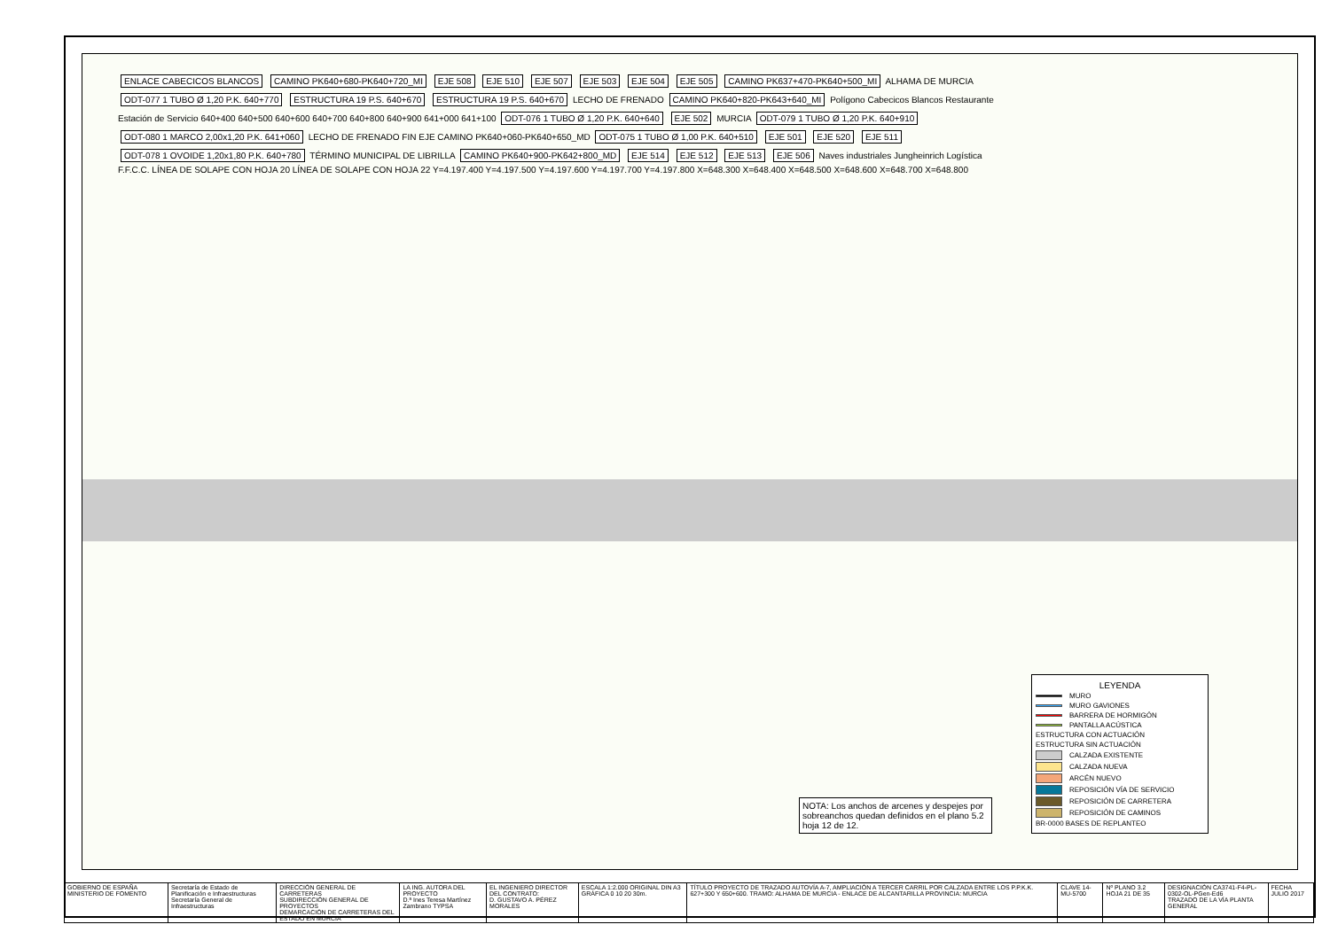ENLACE CABECICOS BLANCOS CAMINO PK640+680-PK640+720_MI EJE 508 EJE 510 EJE 507 EJE 503 EJE 504 EJE 505 CAMINO PK637+470-PK640+500_MI ALHAMA DE MURCIA ODT-077 1 TUBO Ø 1,20 P.K. 640+770 ESTRUCTURA 19 P.S. 640+670 ESTRUCTURA 19 P.S. 640+670 LECHO DE FRENADO CAMINO PK640+820-PK643+640_MI Polígono Cabecicos Blancos Restaurante Estación de Servicio 640+400 640+500 640+600 640+700 640+800 640+900 641+000 641+100 ODT-076 1 TUBO Ø 1,20 P.K. 640+640 EJE 502 MURCIA ODT-079 1 TUBO Ø 1,20 P.K. 640+910 ODT-080 1 MARCO 2,00x1,20 P.K. 641+060 LECHO DE FRENADO FIN EJE CAMINO PK640+060-PK640+650_MD ODT-075 1 TUBO Ø 1,00 P.K. 640+510 EJE 501 EJE 520 EJE 511 ODT-078 1 OVOIDE 1,20x1,80 P.K. 640+780 TÉRMINO MUNICIPAL DE LIBRILLA CAMINO PK640+900-PK642+800_MD EJE 514 EJE 512 EJE 513 EJE 506 Naves industriales Jungheinrich Logística F.F.C.C. LÍNEA DE SOLAPE CON HOJA 20 LÍNEA DE SOLAPE CON HOJA 22 Y=4.197.400 Y=4.197.500 Y=4.197.600 Y=4.197.700 Y=4.197.800 X=648.300 X=648.400 X=648.500 X=648.600 X=648.700 X=648.800
NOTA: Los anchos de arcenes y despejes por sobreanchos quedan definidos en el plano 5.2 hoja 12 de 12.
LEYENDA
MURO
MURO GAVIONES
BARRERA DE HORMIGÓN
PANTALLA ACÚSTICA
ESTRUCTURA CON ACTUACIÓN
ESTRUCTURA SIN ACTUACIÓN
CALZADA EXISTENTE
CALZADA NUEVA
ARCÉN NUEVO
REPOSICIÓN VÍA DE SERVICIO
REPOSICIÓN DE CARRETERA
REPOSICIÓN DE CAMINOS
BR-0000 BASES DE REPLANTEO
| GOBIERNO DE ESPAÑA MINISTERIO DE FOMENTO | Secretaría de Estado de Planificación e Infraestructuras Secretaría General de Infraestructuras | DIRECCIÓN GENERAL DE CARRETERAS SUBDIRECCIÓN GENERAL DE PROYECTOS DEMARCACIÓN DE CARRETERAS DEL ESTADO EN MURCIA | LA ING. AUTORA DEL PROYECTO D.ª Ines Teresa Martínez Zambrano TYPSA | EL INGENIERO DIRECTOR DEL CONTRATO: D. GUSTAVO A. PÉREZ MORALES | ESCALA 1:2.000 ORIGINAL DIN A3 GRÁFICA 0 10 20 30m. | TÍTULO PROYECTO DE TRAZADO AUTOVÍA A-7, AMPLIACIÓN A TERCER CARRIL POR CALZADA ENTRE LOS P.P.K.K. 627+300 Y 650+600. TRAMO: ALHAMA DE MURCIA - ENLACE DE ALCANTARILLA PROVINCIA: MURCIA | CLAVE 14-MU-5700 | Nº PLANO 3.2 HOJA 21 DE 35 | DESIGNACIÓN CA3741-F4-PL-0302-OL-PGen-Ed6 TRAZADO DE LA VÍA PLANTA GENERAL | FECHA JULIO 2017 |